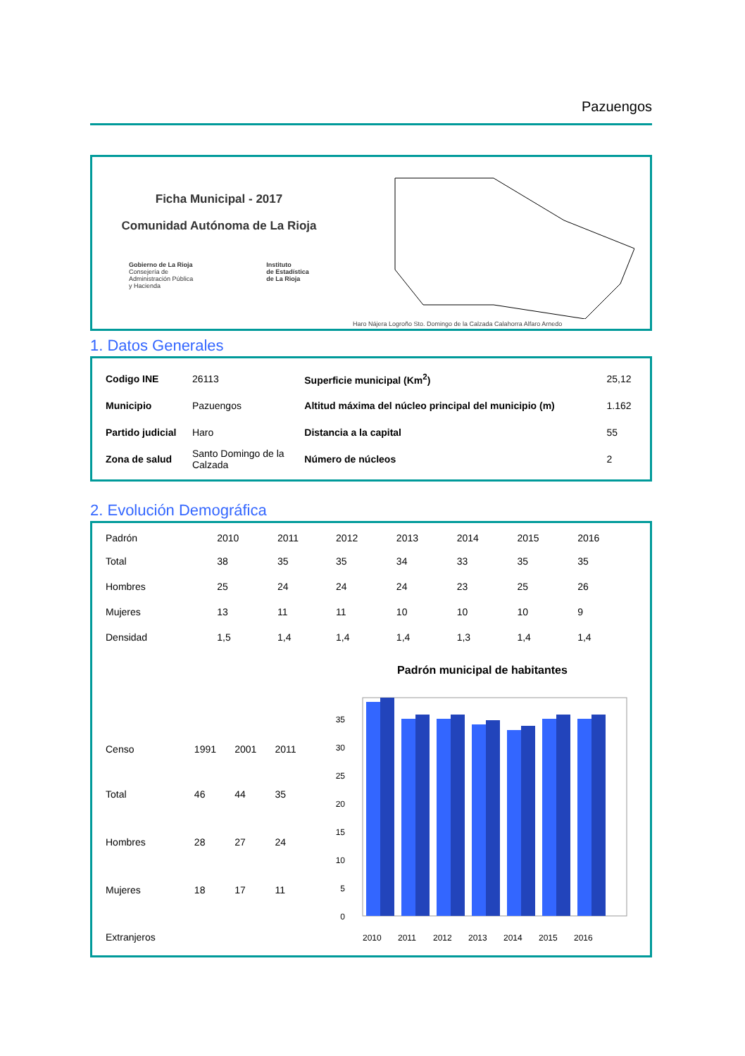Pazuengos
Ficha Municipal - 2017
Comunidad Autónoma de La Rioja
Gobierno de La Rioja
Consejería de
Administración Pública
y Hacienda
Instituto
de Estadística
de La Rioja
Haro Nájera Logroño Sto. Domingo de la Calzada Calahorra Alfaro Arnedo
1. Datos Generales
| Codigo INE | 26113 | Superficie municipal (Km<sup>2</sup>) | 25,12 |
| Municipio | Pazuengos | Altitud máxima del núcleo principal del municipio (m) | 1.162 |
| Partido judicial | Haro | Distancia a la capital | 55 |
| Zona de salud | Santo Domingo de la Calzada | Número de núcleos | 2 |
2. Evolución Demográfica
| Padrón | 2010 | 2011 | 2012 | 2013 | 2014 | 2015 | 2016 |
| --- | --- | --- | --- | --- | --- | --- | --- |
| Total | 38 | 35 | 35 | 34 | 33 | 35 | 35 |
| Hombres | 25 | 24 | 24 | 24 | 23 | 25 | 26 |
| Mujeres | 13 | 11 | 11 | 10 | 10 | 10 | 9 |
| Densidad | 1,5 | 1,4 | 1,4 | 1,4 | 1,3 | 1,4 | 1,4 |
| Censo | 1991 | 2001 | 2011 |
| --- | --- | --- | --- |
| Total | 46 | 44 | 35 |
| Hombres | 28 | 27 | 24 |
| Mujeres | 18 | 17 | 11 |
| Extranjeros | | | |
Padrón municipal de habitantes
0
5
10
15
20
25
30
35
2010
2011
2012
2013
2014
2015
2016